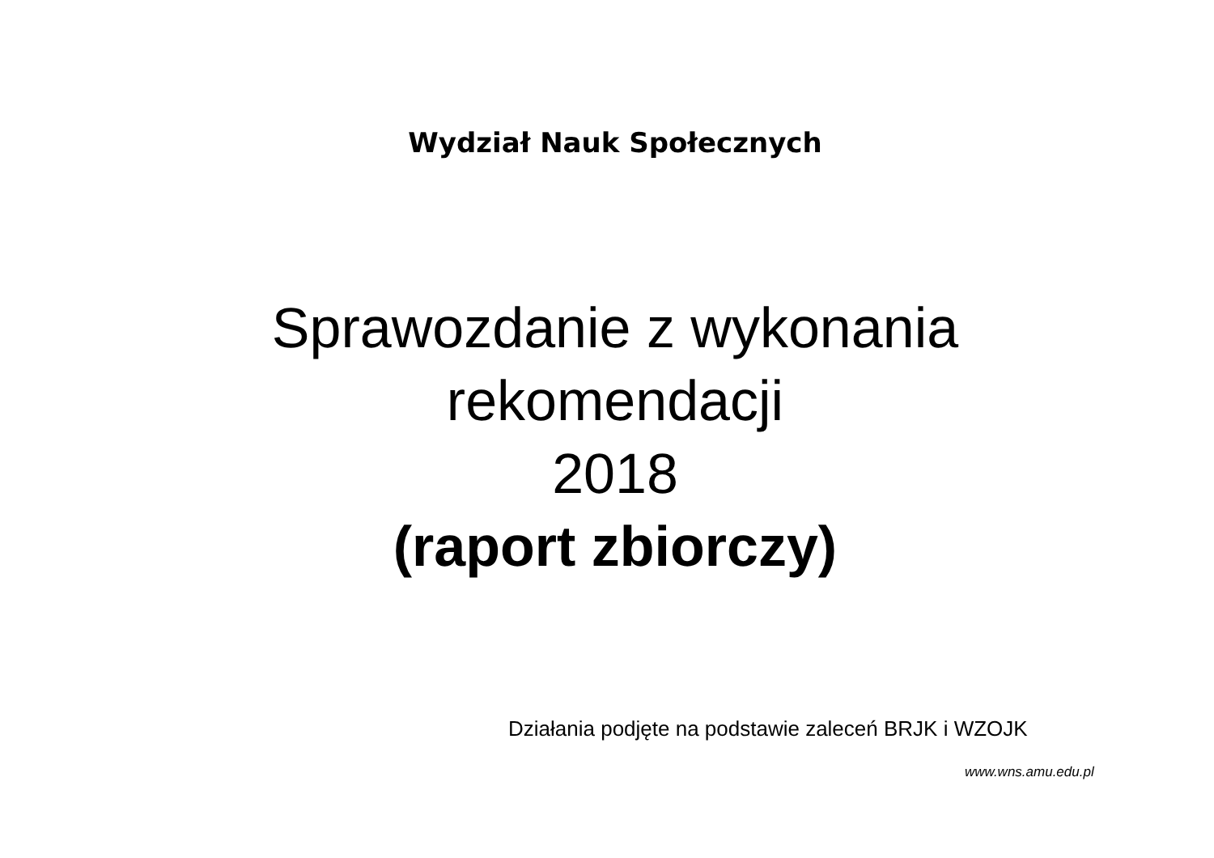Wydział Nauk Społecznych
Sprawozdanie z wykonania
rekomendacji
2018
(raport zbiorczy)
Działania podjęte na podstawie zaleceń BRJK i WZOJK
www.wns.amu.edu.pl